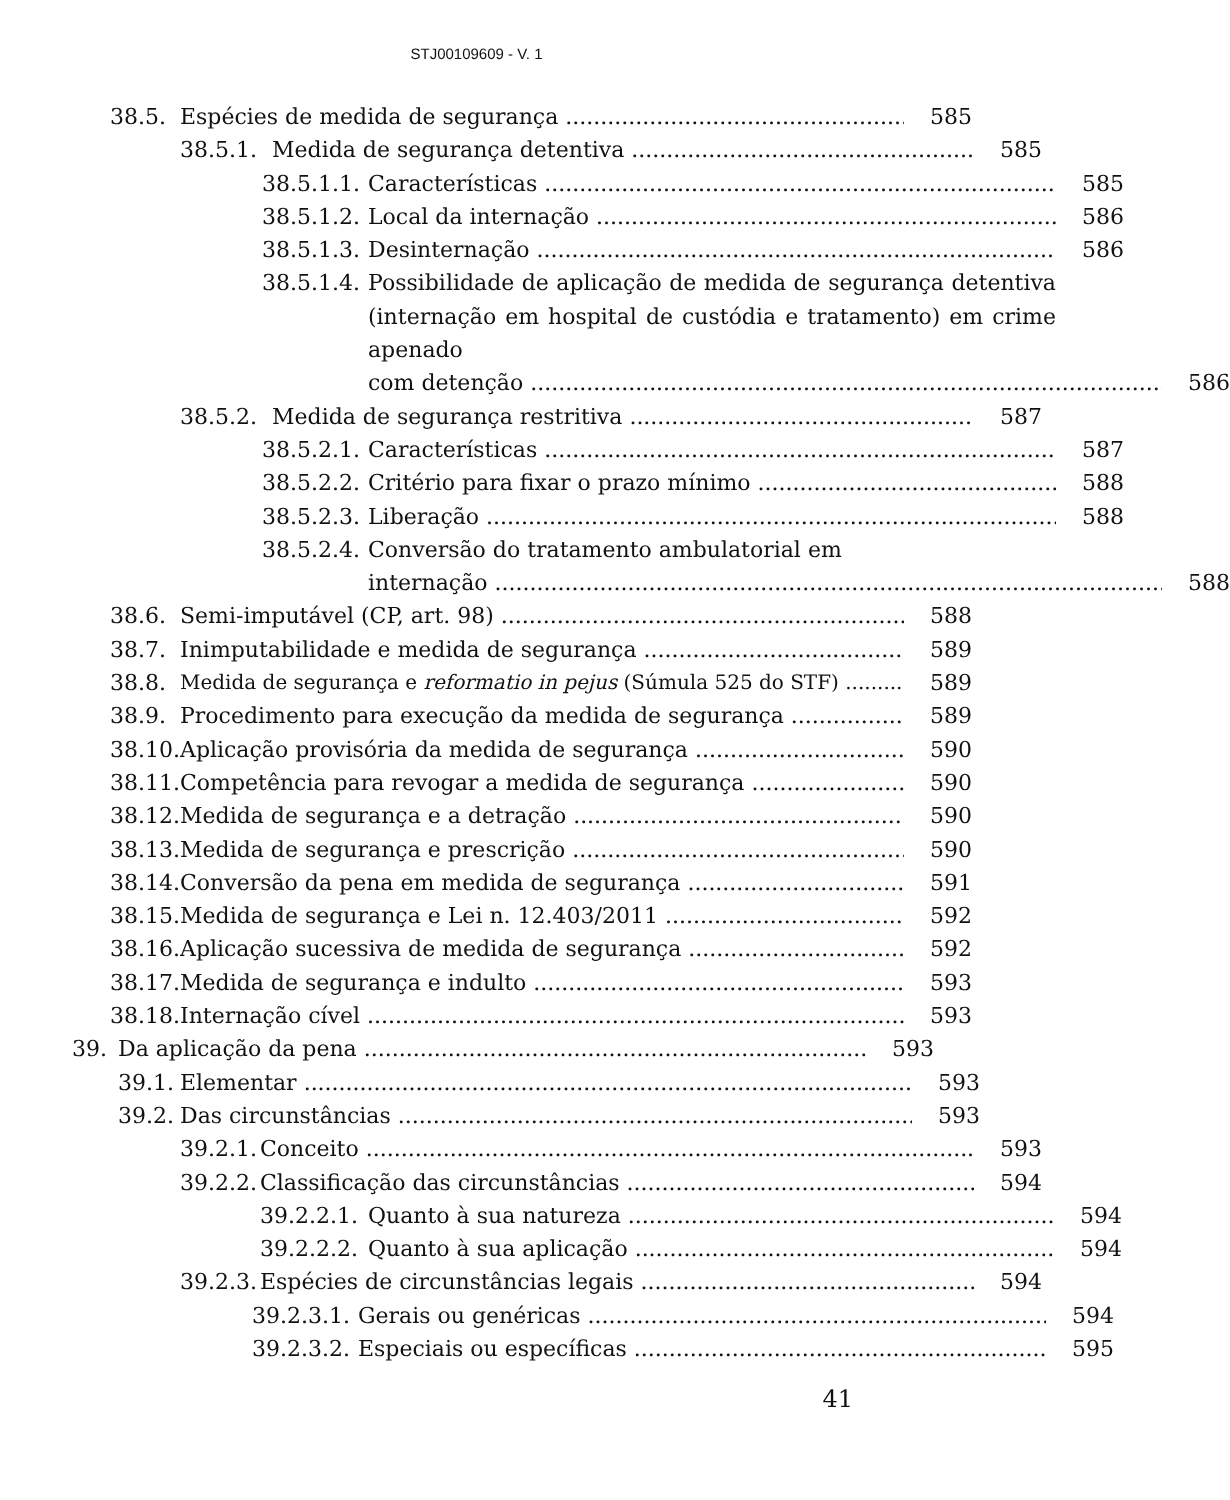STJ00109609 - V. 1
38.5. Espécies de medida de segurança 585
38.5.1. Medida de segurança detentiva 585
38.5.1.1. Características 585
38.5.1.2. Local da internação 586
38.5.1.3. Desinternação 586
38.5.1.4. Possibilidade de aplicação de medida de segurança detentiva (internação em hospital de custódia e tratamento) em crime apenado
com detenção 586
38.5.2. Medida de segurança restritiva 587
38.5.2.1. Características 587
38.5.2.2. Critério para fixar o prazo mínimo 588
38.5.2.3. Liberação 588
38.5.2.4. Conversão do tratamento ambulatorial em
internação 588
38.6. Semi-imputável (CP, art. 98) 588
38.7. Inimputabilidade e medida de segurança 589
38.8. Medida de segurança e reformatio in pejus (Súmula 525 do STF) 589
38.9. Procedimento para execução da medida de segurança 589
38.10. Aplicação provisória da medida de segurança 590
38.11. Competência para revogar a medida de segurança 590
38.12. Medida de segurança e a detração 590
38.13. Medida de segurança e prescrição 590
38.14. Conversão da pena em medida de segurança 591
38.15. Medida de segurança e Lei n. 12.403/2011 592
38.16. Aplicação sucessiva de medida de segurança 592
38.17. Medida de segurança e indulto 593
38.18. Internação cível 593
39. Da aplicação da pena 593
39.1. Elementar 593
39.2. Das circunstâncias 593
39.2.1. Conceito 593
39.2.2. Classificação das circunstâncias 594
39.2.2.1. Quanto à sua natureza 594
39.2.2.2. Quanto à sua aplicação 594
39.2.3. Espécies de circunstâncias legais 594
39.2.3.1. Gerais ou genéricas 594
39.2.3.2. Especiais ou específicas 595
41